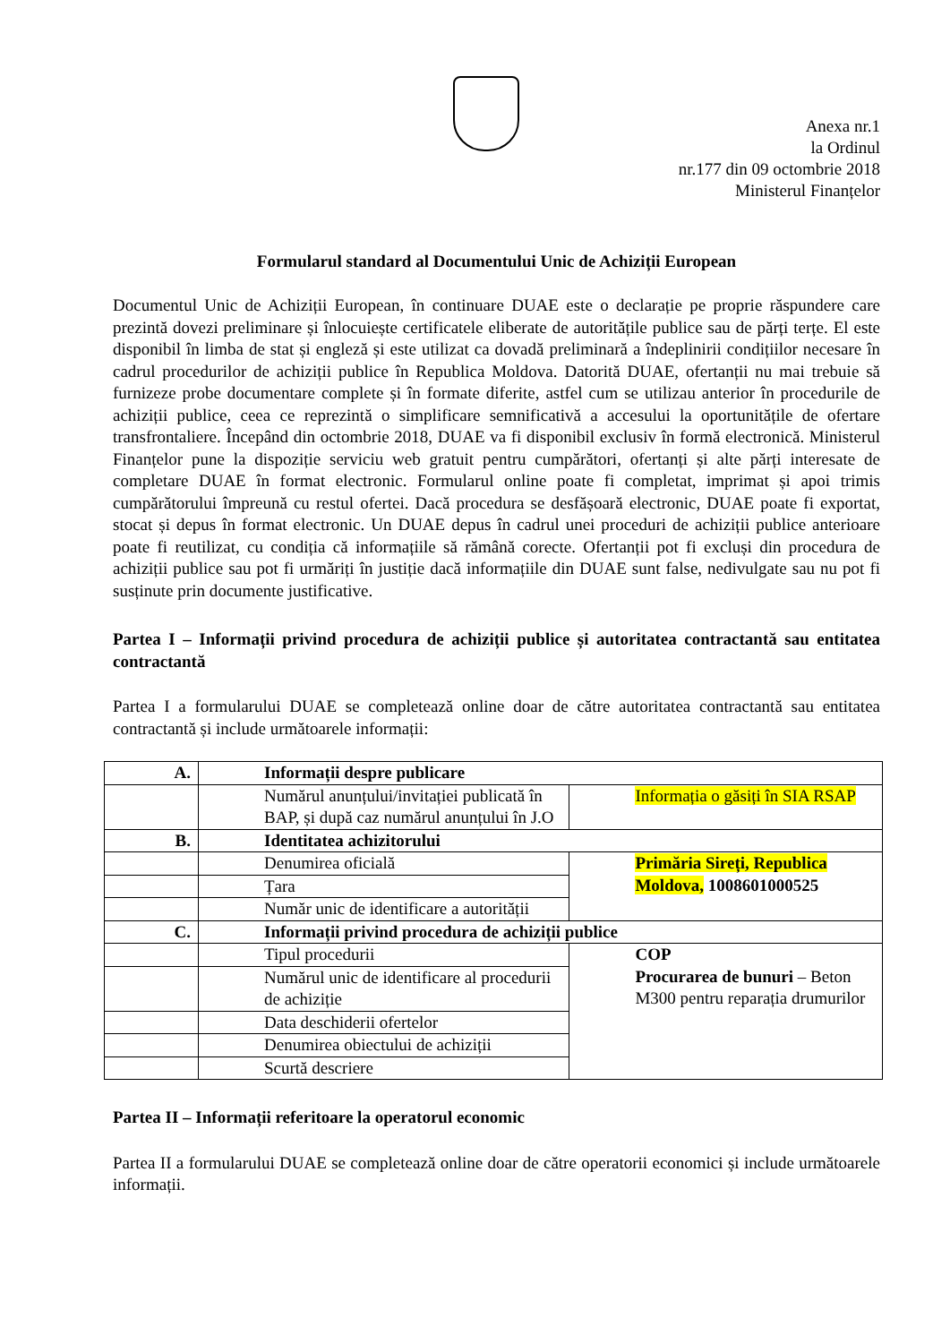Anexa nr.1
la Ordinul
nr.177 din 09 octombrie 2018
Ministerul Finanțelor
Formularul standard al Documentului Unic de Achiziții European
Documentul Unic de Achiziții European, în continuare DUAE este o declarație pe proprie răspundere care prezintă dovezi preliminare și înlocuiește certificatele eliberate de autoritățile publice sau de părți terțe. El este disponibil în limba de stat și engleză și este utilizat ca dovadă preliminară a îndeplinirii condițiilor necesare în cadrul procedurilor de achiziții publice în Republica Moldova. Datorită DUAE, ofertanții nu mai trebuie să furnizeze probe documentare complete și în formate diferite, astfel cum se utilizau anterior în procedurile de achiziții publice, ceea ce reprezintă o simplificare semnificativă a accesului la oportunitățile de ofertare transfrontaliere. Începând din octombrie 2018, DUAE va fi disponibil exclusiv în formă electronică. Ministerul Finanțelor pune la dispoziție serviciu web gratuit pentru cumpărători, ofertanți și alte părți interesate de completare DUAE în format electronic. Formularul online poate fi completat, imprimat și apoi trimis cumpărătorului împreună cu restul ofertei. Dacă procedura se desfășoară electronic, DUAE poate fi exportat, stocat și depus în format electronic. Un DUAE depus în cadrul unei proceduri de achiziții publice anterioare poate fi reutilizat, cu condiția că informațiile să rămână corecte. Ofertanții pot fi excluși din procedura de achiziții publice sau pot fi urmăriți în justiție dacă informațiile din DUAE sunt false, nedivulgate sau nu pot fi susținute prin documente justificative.
Partea I – Informații privind procedura de achiziții publice și autoritatea contractantă sau entitatea contractantă
Partea I a formularului DUAE se completează online doar de către autoritatea contractantă sau entitatea contractantă și include următoarele informații:
| A. | Informații despre publicare | |
| | Numărul anunțului/invitației publicată în BAP, și după caz numărul anunțului în J.O | Informația o găsiți în SIA RSAP |
| B. | Identitatea achizitorului | |
| | Denumirea oficială | Primăria Sireți, Republica Moldova, 1008601000525 |
| | Țara | |
| | Număr unic de identificare a autorității | |
| C. | Informații privind procedura de achiziții publice | |
| | Tipul procedurii | COP Procurarea de bunuri – Beton M300 pentru reparația drumurilor |
| | Numărul unic de identificare al procedurii de achiziție | |
| | Data deschiderii ofertelor | |
| | Denumirea obiectului de achiziții | |
| | Scurtă descriere | |
Partea II – Informații referitoare la operatorul economic
Partea II a formularului DUAE se completează online doar de către operatorii economici și include următoarele informații.